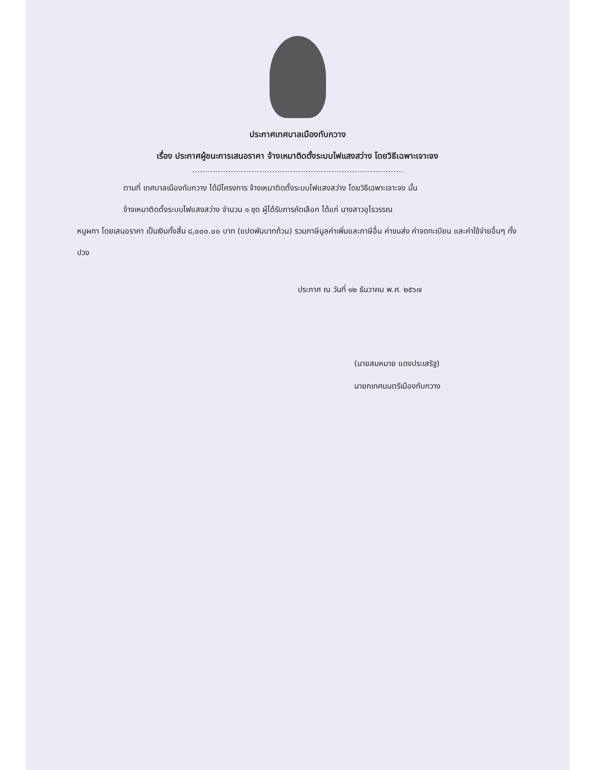ประกาศเทศบาลเมืองทับกวาง
เรื่อง ประกาศผู้ชนะการเสนอราคา จ้างเหมาติดตั้งระบบไฟแสงสว่าง โดยวิธีเฉพาะเจาะจง
ตามที่ เทศบาลเมืองทับกวาง ได้มีโครงการ จ้างเหมาติดตั้งระบบไฟแสงสว่าง โดยวิธีเฉพาะเจาะจง นั้น
จ้างเหมาติดตั้งระบบไฟแสงสว่าง จำนวน ๑ ชุด ผู้ได้รับการคัดเลือก ได้แก่ นางสาวอุไรวรรณ
หนูผกา โดยเสนอราคา เป็นเงินทั้งสิ้น ๘,๐๐๐.๐๐ บาท (แปดพันบาทถ้วน) รวมภาษีมูลค่าเพิ่มและภาษีอื่น ค่าขนส่ง ค่าจดทะเบียน และค่าใช้จ่ายอื่นๆ ทั้งปวง
ประกาศ ณ วันที่ ๑๒ ธันวาคม พ.ศ. ๒๕๖๗
(นายสมหมาย แดงประเสริฐ)
นายกเทศมนตรีเมืองทับกวาง